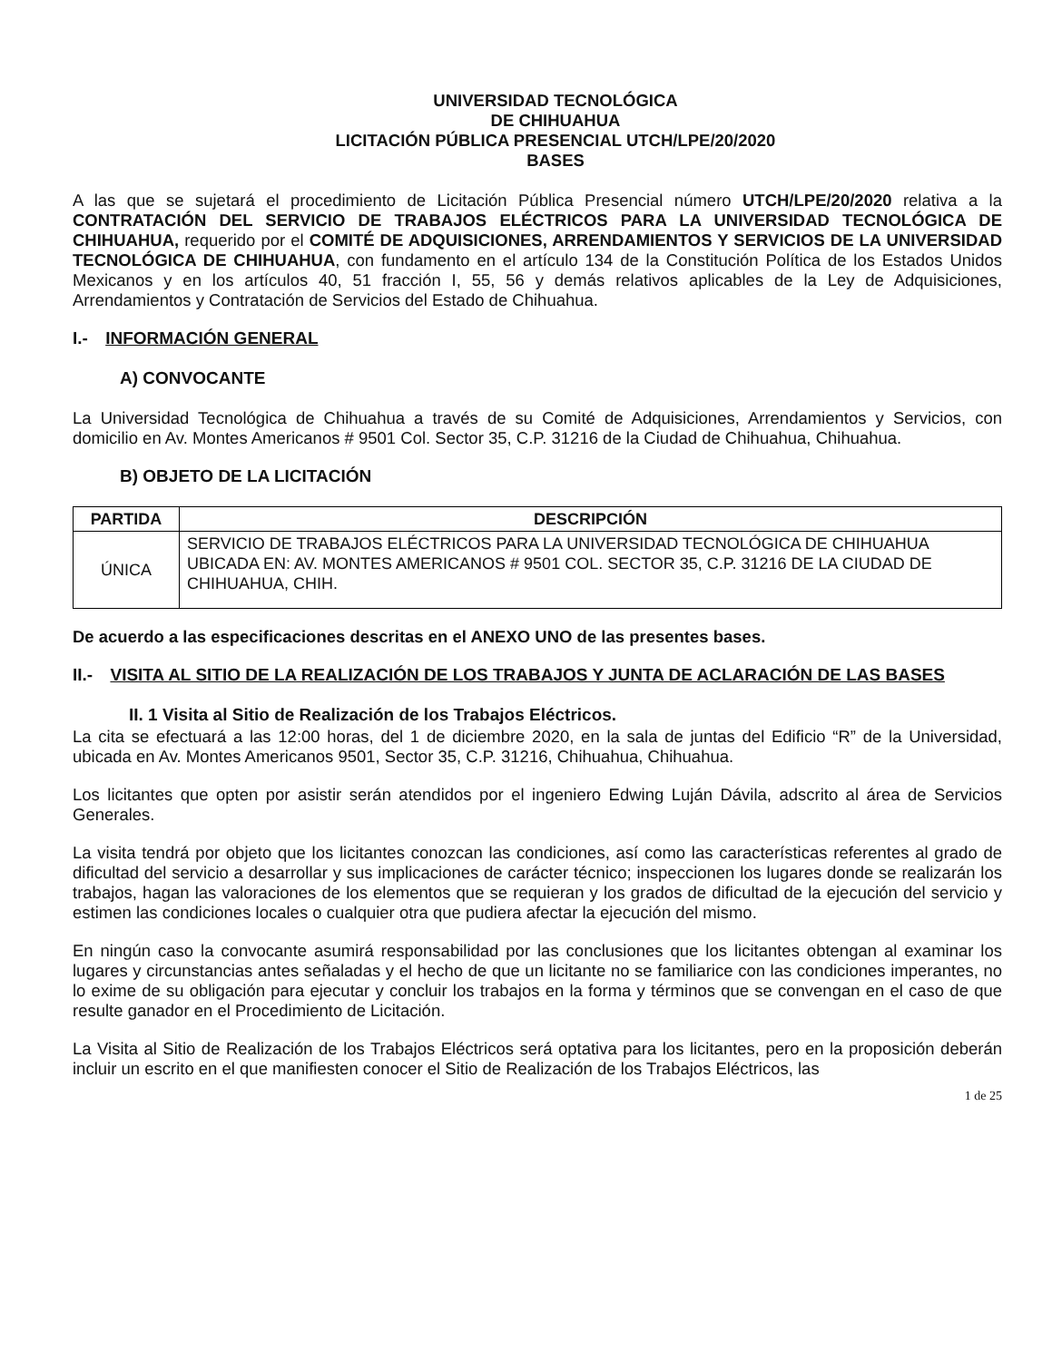UNIVERSIDAD TECNOLÓGICA
DE CHIHUAHUA
LICITACIÓN PÚBLICA PRESENCIAL UTCH/LPE/20/2020
BASES
A las que se sujetará el procedimiento de Licitación Pública Presencial número UTCH/LPE/20/2020 relativa a la CONTRATACIÓN DEL SERVICIO DE TRABAJOS ELÉCTRICOS PARA LA UNIVERSIDAD TECNOLÓGICA DE CHIHUAHUA, requerido por el COMITÉ DE ADQUISICIONES, ARRENDAMIENTOS Y SERVICIOS DE LA UNIVERSIDAD TECNOLÓGICA DE CHIHUAHUA, con fundamento en el artículo 134 de la Constitución Política de los Estados Unidos Mexicanos y en los artículos 40, 51 fracción I, 55, 56 y demás relativos aplicables de la Ley de Adquisiciones, Arrendamientos y Contratación de Servicios del Estado de Chihuahua.
I.- INFORMACIÓN GENERAL
A) CONVOCANTE
La Universidad Tecnológica de Chihuahua a través de su Comité de Adquisiciones, Arrendamientos y Servicios, con domicilio en Av. Montes Americanos # 9501 Col. Sector 35, C.P. 31216 de la Ciudad de Chihuahua, Chihuahua.
B) OBJETO DE LA LICITACIÓN
| PARTIDA | DESCRIPCIÓN |
| --- | --- |
| ÚNICA | SERVICIO DE TRABAJOS ELÉCTRICOS PARA LA UNIVERSIDAD TECNOLÓGICA DE CHIHUAHUA UBICADA EN: AV. MONTES AMERICANOS # 9501 COL. SECTOR 35, C.P. 31216 DE LA CIUDAD DE CHIHUAHUA, CHIH. |
De acuerdo a las especificaciones descritas en el ANEXO UNO de las presentes bases.
II.- VISITA AL SITIO DE LA REALIZACIÓN DE LOS TRABAJOS Y JUNTA DE ACLARACIÓN DE LAS BASES
II. 1 Visita al Sitio de Realización de los Trabajos Eléctricos.
La cita se efectuará a las 12:00 horas, del 1 de diciembre 2020, en la sala de juntas del Edificio “R” de la Universidad, ubicada en Av. Montes Americanos 9501, Sector 35, C.P. 31216, Chihuahua, Chihuahua.
Los licitantes que opten por asistir serán atendidos por el ingeniero Edwing Luján Dávila, adscrito al área de Servicios Generales.
La visita tendrá por objeto que los licitantes conozcan las condiciones, así como las características referentes al grado de dificultad del servicio a desarrollar y sus implicaciones de carácter técnico; inspeccionen los lugares donde se realizarán los trabajos, hagan las valoraciones de los elementos que se requieran y los grados de dificultad de la ejecución del servicio y estimen las condiciones locales o cualquier otra que pudiera afectar la ejecución del mismo.
En ningún caso la convocante asumirá responsabilidad por las conclusiones que los licitantes obtengan al examinar los lugares y circunstancias antes señaladas y el hecho de que un licitante no se familiarice con las condiciones imperantes, no lo exime de su obligación para ejecutar y concluir los trabajos en la forma y términos que se convengan en el caso de que resulte ganador en el Procedimiento de Licitación.
La Visita al Sitio de Realización de los Trabajos Eléctricos será optativa para los licitantes, pero en la proposición deberán incluir un escrito en el que manifiesten conocer el Sitio de Realización de los Trabajos Eléctricos, las
1 de 25